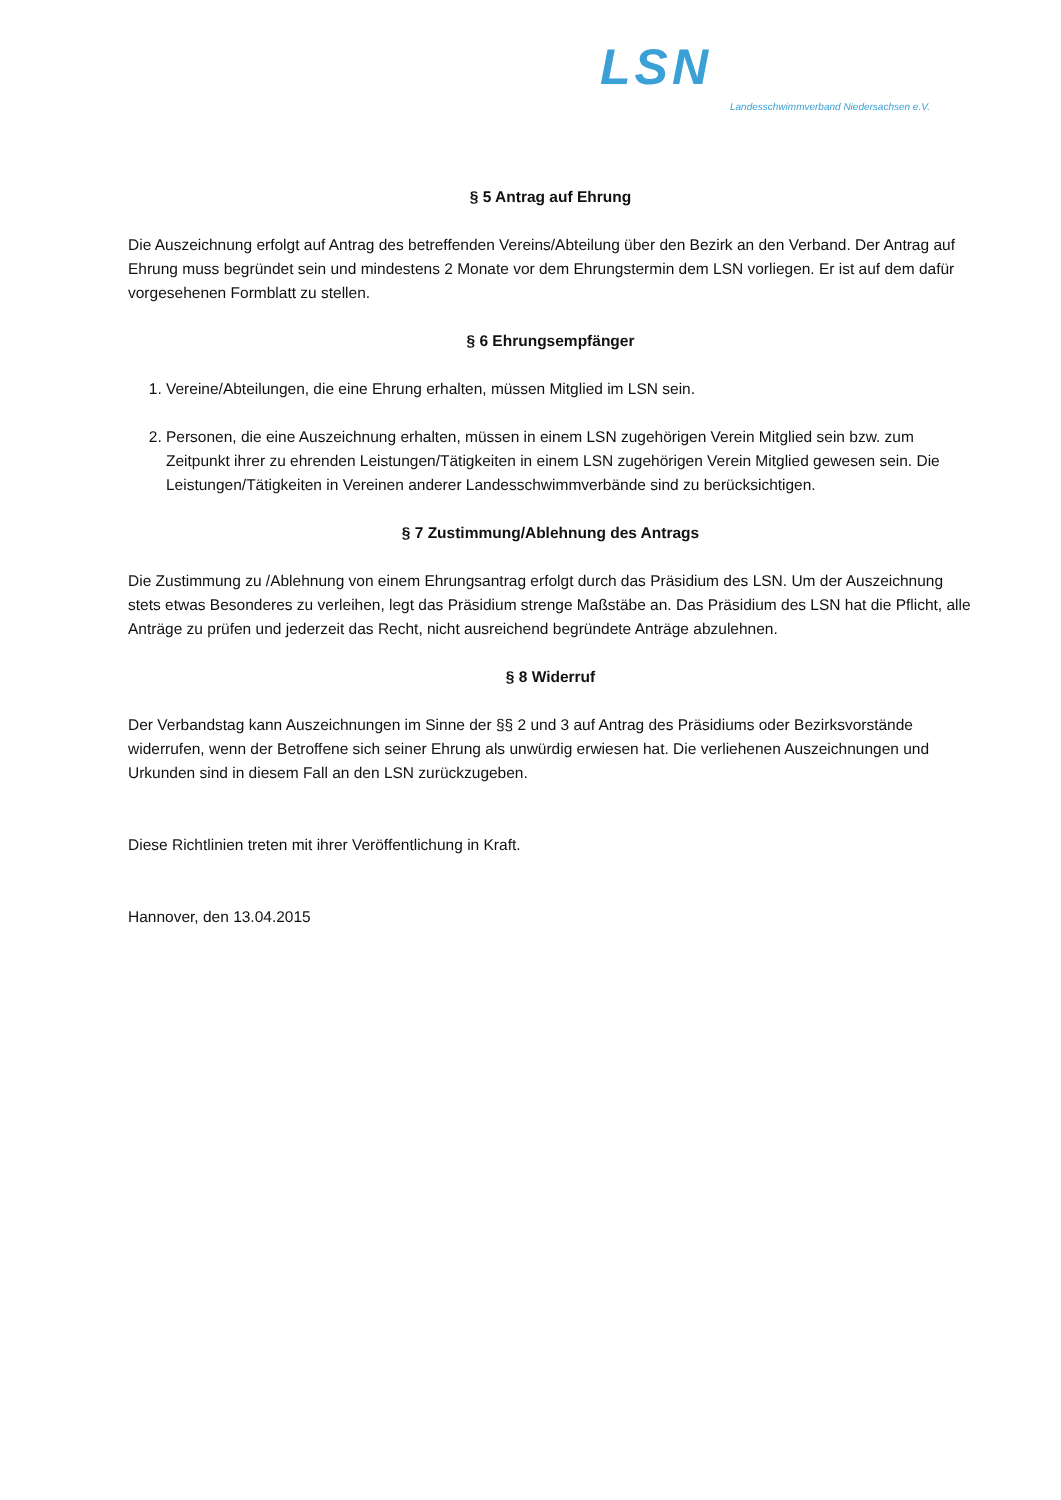LSN Landesschwimmverband Niedersachsen e.V.
§ 5 Antrag auf Ehrung
Die Auszeichnung erfolgt auf Antrag des betreffenden Vereins/Abteilung über den Bezirk an den Verband. Der Antrag auf Ehrung muss begründet sein und mindestens 2 Monate vor dem Ehrungstermin dem LSN vorliegen. Er ist auf dem dafür vorgesehenen Formblatt zu stellen.
§ 6 Ehrungsempfänger
1. Vereine/Abteilungen, die eine Ehrung erhalten, müssen Mitglied im LSN sein.
2. Personen, die eine Auszeichnung erhalten, müssen in einem LSN zugehörigen Verein Mitglied sein bzw. zum Zeitpunkt ihrer zu ehrenden Leistungen/Tätigkeiten in einem LSN zugehörigen Verein Mitglied gewesen sein. Die Leistungen/Tätigkeiten in Vereinen anderer Landesschwimmverbände sind zu berücksichtigen.
§ 7 Zustimmung/Ablehnung des Antrags
Die Zustimmung zu /Ablehnung von einem Ehrungsantrag erfolgt durch das Präsidium des LSN. Um der Auszeichnung stets etwas Besonderes zu verleihen, legt das Präsidium strenge Maßstäbe an. Das Präsidium des LSN hat die Pflicht, alle Anträge zu prüfen und jederzeit das Recht, nicht ausreichend begründete Anträge abzulehnen.
§ 8 Widerruf
Der Verbandstag kann Auszeichnungen im Sinne der §§ 2 und 3 auf Antrag des Präsidiums oder Bezirksvorstände widerrufen, wenn der Betroffene sich seiner Ehrung als unwürdig erwiesen hat. Die verliehenen Auszeichnungen und Urkunden sind in diesem Fall an den LSN zurückzugeben.
Diese Richtlinien treten mit ihrer Veröffentlichung in Kraft.
Hannover, den 13.04.2015